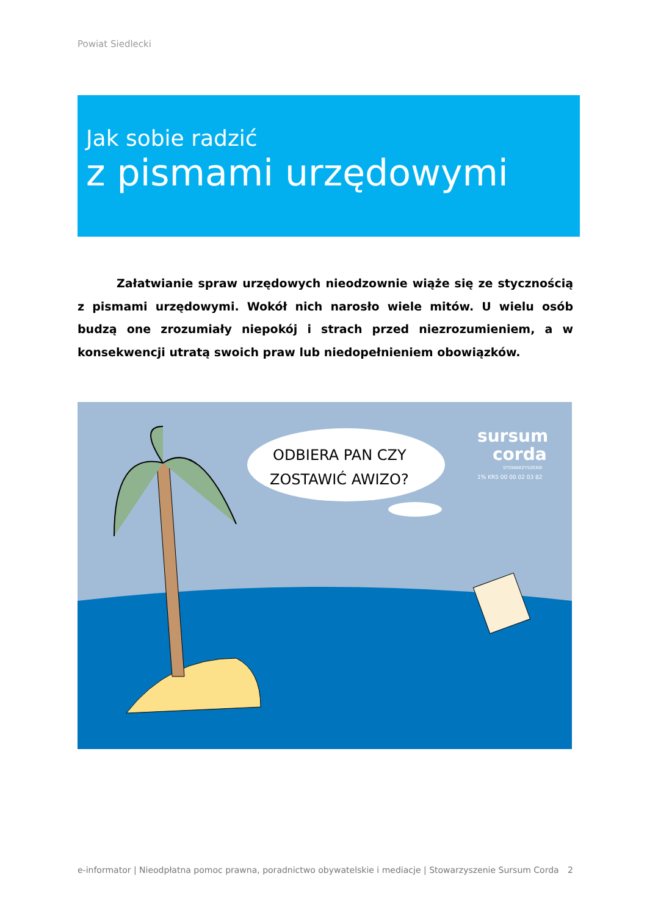Powiat Siedlecki
Jak sobie radzić
z pismami urzędowymi
Załatwianie spraw urzędowych nieodzownie wiąże się ze stycznością z pismami urzędowymi. Wokół nich narosło wiele mitów. U wielu osób budzą one zrozumiały niepokój i strach przed niezrozumieniem, a w konsekwencji utratą swoich praw lub niedopełnieniem obowiązków.
ODBIERA PAN CZY
ZOSTAWIĆ AWIZO?
sursum
corda
STOWARZYSZENIE
1% KRS 00 00 02 03 82
e-informator | Nieodpłatna pomoc prawna, poradnictwo obywatelskie i mediacje | Stowarzyszenie Sursum Corda 2